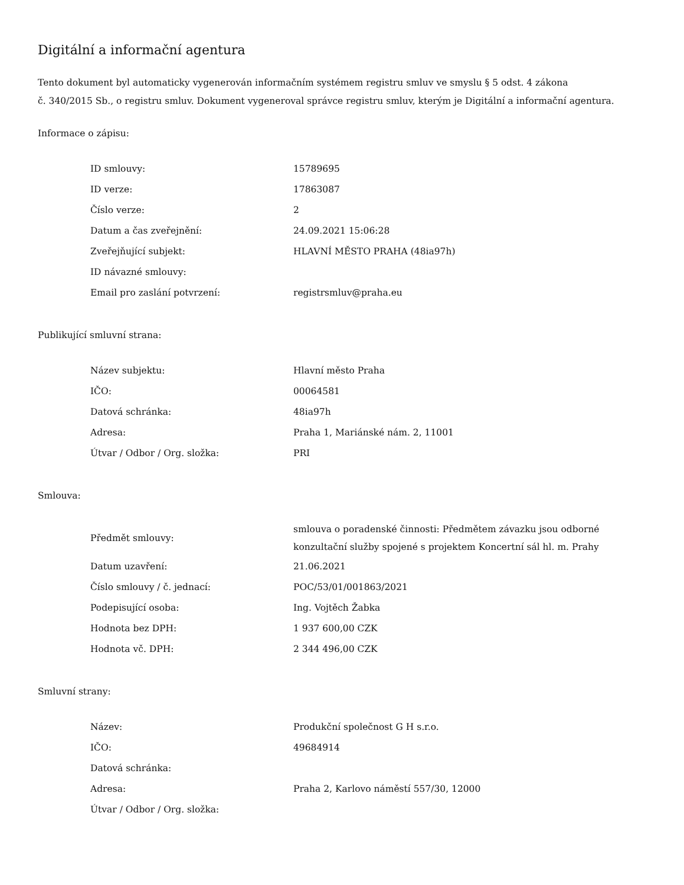Digitální a informační agentura
Tento dokument byl automaticky vygenerován informačním systémem registru smluv ve smyslu § 5 odst. 4 zákona
č. 340/2015 Sb., o registru smluv. Dokument vygeneroval správce registru smluv, kterým je Digitální a informační agentura.
Informace o zápisu:
| ID smlouvy: | 15789695 |
| ID verze: | 17863087 |
| Číslo verze: | 2 |
| Datum a čas zveřejnění: | 24.09.2021 15:06:28 |
| Zveřejňující subjekt: | HLAVNÍ MĚSTO PRAHA (48ia97h) |
| ID návazné smlouvy: | |
| Email pro zaslání potvrzení: | registrsmluv@praha.eu |
Publikující smluvní strana:
| Název subjektu: | Hlavní město Praha |
| IČO: | 00064581 |
| Datová schránka: | 48ia97h |
| Adresa: | Praha 1, Mariánské nám. 2, 11001 |
| Útvar / Odbor / Org. složka: | PRI |
Smlouva:
| Předmět smlouvy: | smlouva o poradenské činnosti: Předmětem závazku jsou odborné konzultační služby spojené s projektem Koncertní sál hl. m. Prahy |
| Datum uzavření: | 21.06.2021 |
| Číslo smlouvy / č. jednací: | POC/53/01/001863/2021 |
| Podepisující osoba: | Ing. Vojtěch Žabka |
| Hodnota bez DPH: | 1 937 600,00 CZK |
| Hodnota vč. DPH: | 2 344 496,00 CZK |
Smluvní strany:
| Název: | Produkční společnost G H s.r.o. |
| IČO: | 49684914 |
| Datová schránka: | |
| Adresa: | Praha 2, Karlovo náměstí 557/30, 12000 |
| Útvar / Odbor / Org. složka: | |